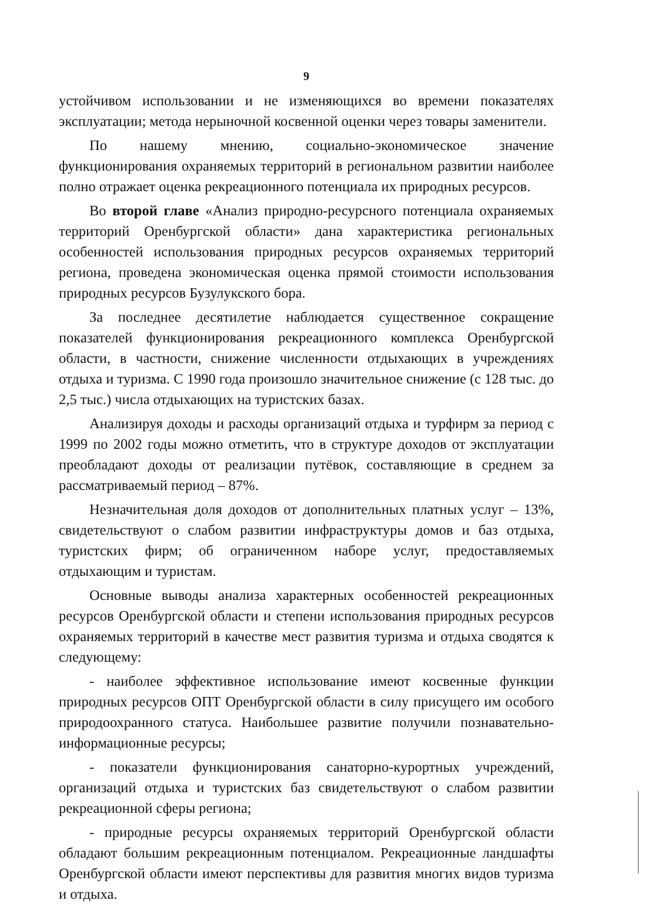9
устойчивом использовании и не изменяющихся во времени показателях эксплуатации; метода нерыночной косвенной оценки через товары заменители.
По нашему мнению, социально-экономическое значение функционирования охраняемых территорий в региональном развитии наиболее полно отражает оценка рекреационного потенциала их природных ресурсов.
Во второй главе «Анализ природно-ресурсного потенциала охраняемых территорий Оренбургской области» дана характеристика региональных особенностей использования природных ресурсов охраняемых территорий региона, проведена экономическая оценка прямой стоимости использования природных ресурсов Бузулукского бора.
За последнее десятилетие наблюдается существенное сокращение показателей функционирования рекреационного комплекса Оренбургской области, в частности, снижение численности отдыхающих в учреждениях отдыха и туризма. С 1990 года произошло значительное снижение (с 128 тыс. до 2,5 тыс.) числа отдыхающих на туристских базах.
Анализируя доходы и расходы организаций отдыха и турфирм за период с 1999 по 2002 годы можно отметить, что в структуре доходов от эксплуатации преобладают доходы от реализации путёвок, составляющие в среднем за рассматриваемый период – 87%.
Незначительная доля доходов от дополнительных платных услуг – 13%, свидетельствуют о слабом развитии инфраструктуры домов и баз отдыха, туристских фирм; об ограниченном наборе услуг, предоставляемых отдыхающим и туристам.
Основные выводы анализа характерных особенностей рекреационных ресурсов Оренбургской области и степени использования природных ресурсов охраняемых территорий в качестве мест развития туризма и отдыха сводятся к следующему:
- наиболее эффективное использование имеют косвенные функции природных ресурсов ОПТ Оренбургской области в силу присущего им особого природоохранного статуса. Наибольшее развитие получили познавательно-информационные ресурсы;
- показатели функционирования санаторно-курортных учреждений, организаций отдыха и туристских баз свидетельствуют о слабом развитии рекреационной сферы региона;
- природные ресурсы охраняемых территорий Оренбургской области обладают большим рекреационным потенциалом. Рекреационные ландшафты Оренбургской области имеют перспективы для развития многих видов туризма и отдыха.